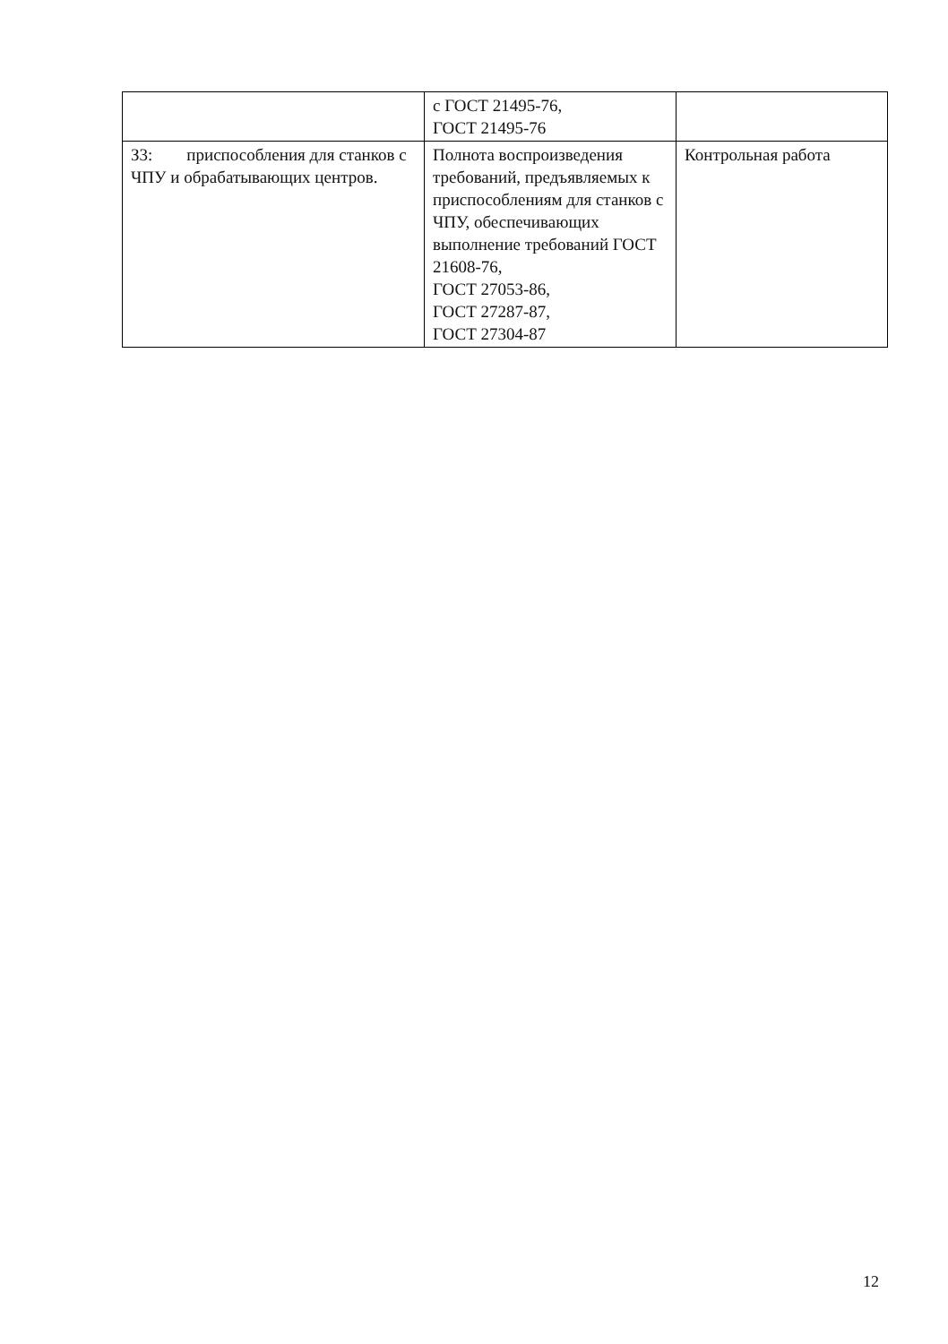| | с ГОСТ 21495-76, ГОСТ 21495-76 | |
| З3: приспособления для станков с ЧПУ и обрабатывающих центров. | Полнота воспроизведения требований, предъявляемых к приспособлениям для станков с ЧПУ, обеспечивающих выполнение требований ГОСТ 21608-76, ГОСТ 27053-86, ГОСТ 27287-87, ГОСТ 27304-87 | Контрольная работа |
12